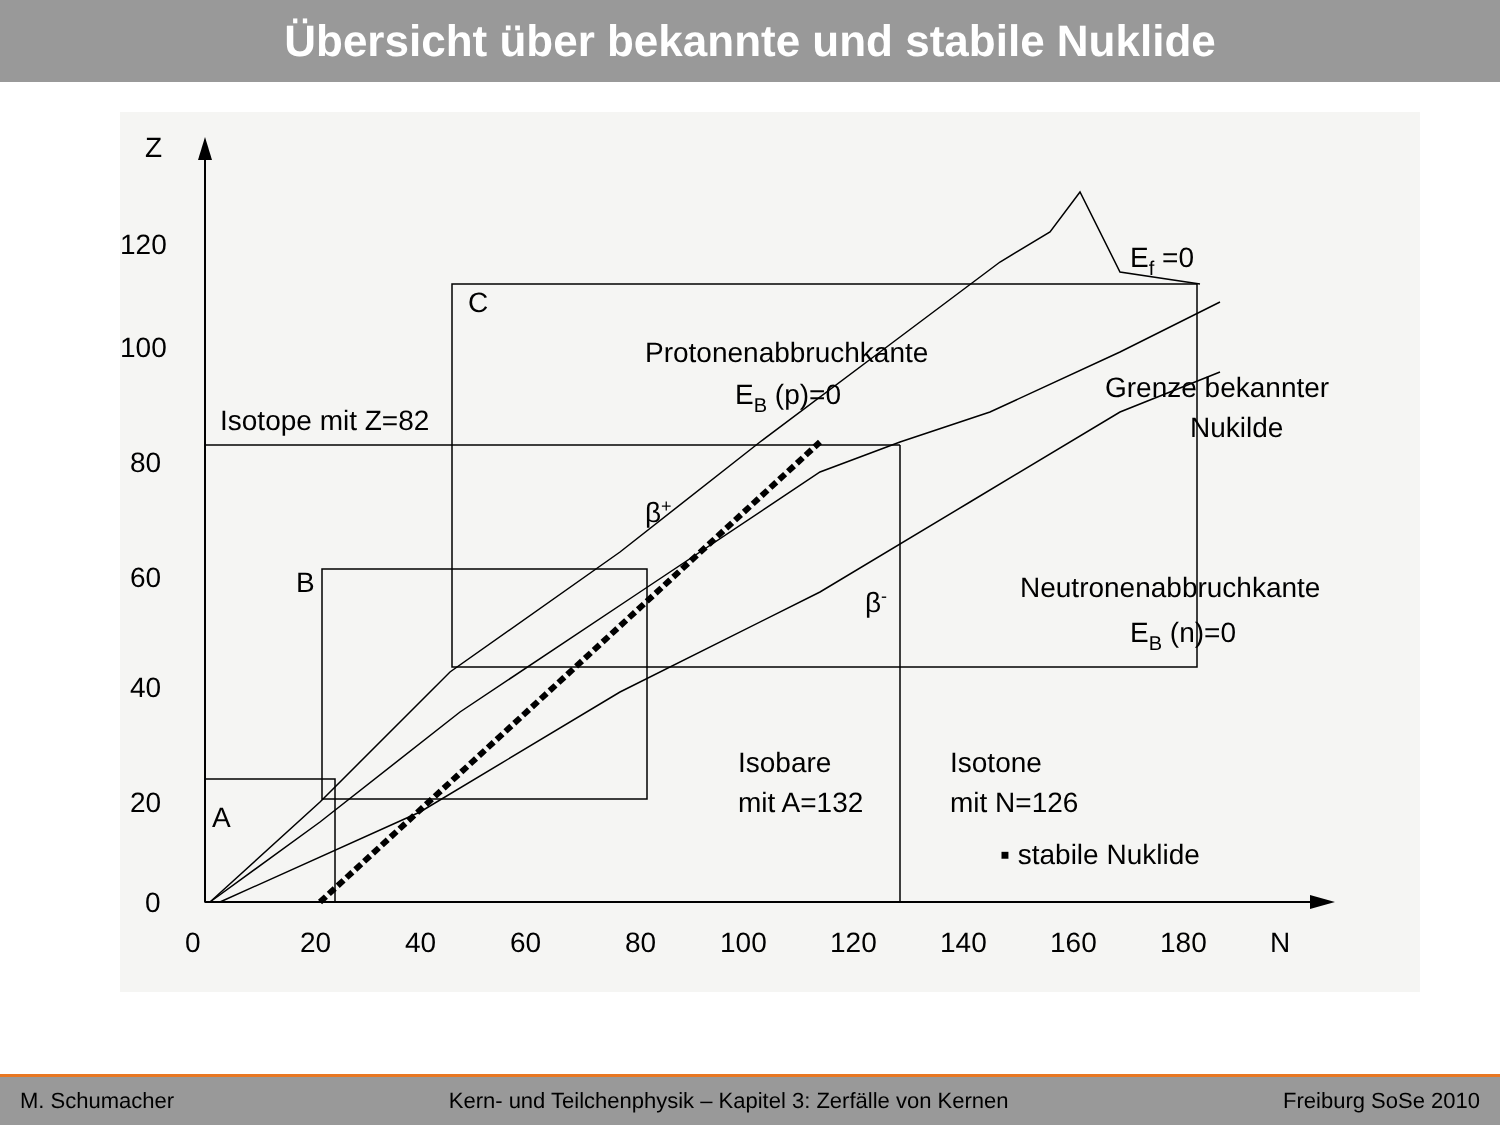Übersicht über bekannte und stabile Nuklide
Z
120
100
80
60
40
20
0
0
20
40
60
80
100
120
140
160
180
N
Ef =0
C
Protonenabbruchkante
EB (p)=0
Grenze bekannter
Nukilde
Isotope mit Z=82
β+
B
β-
Neutronenabbruchkante
EB (n)=0
Isobare
mit A=132
Isotone
mit N=126
A
▪ stabile Nuklide
M. Schumacher Kern- und Teilchenphysik – Kapitel 3: Zerfälle von Kernen Freiburg SoSe 2010